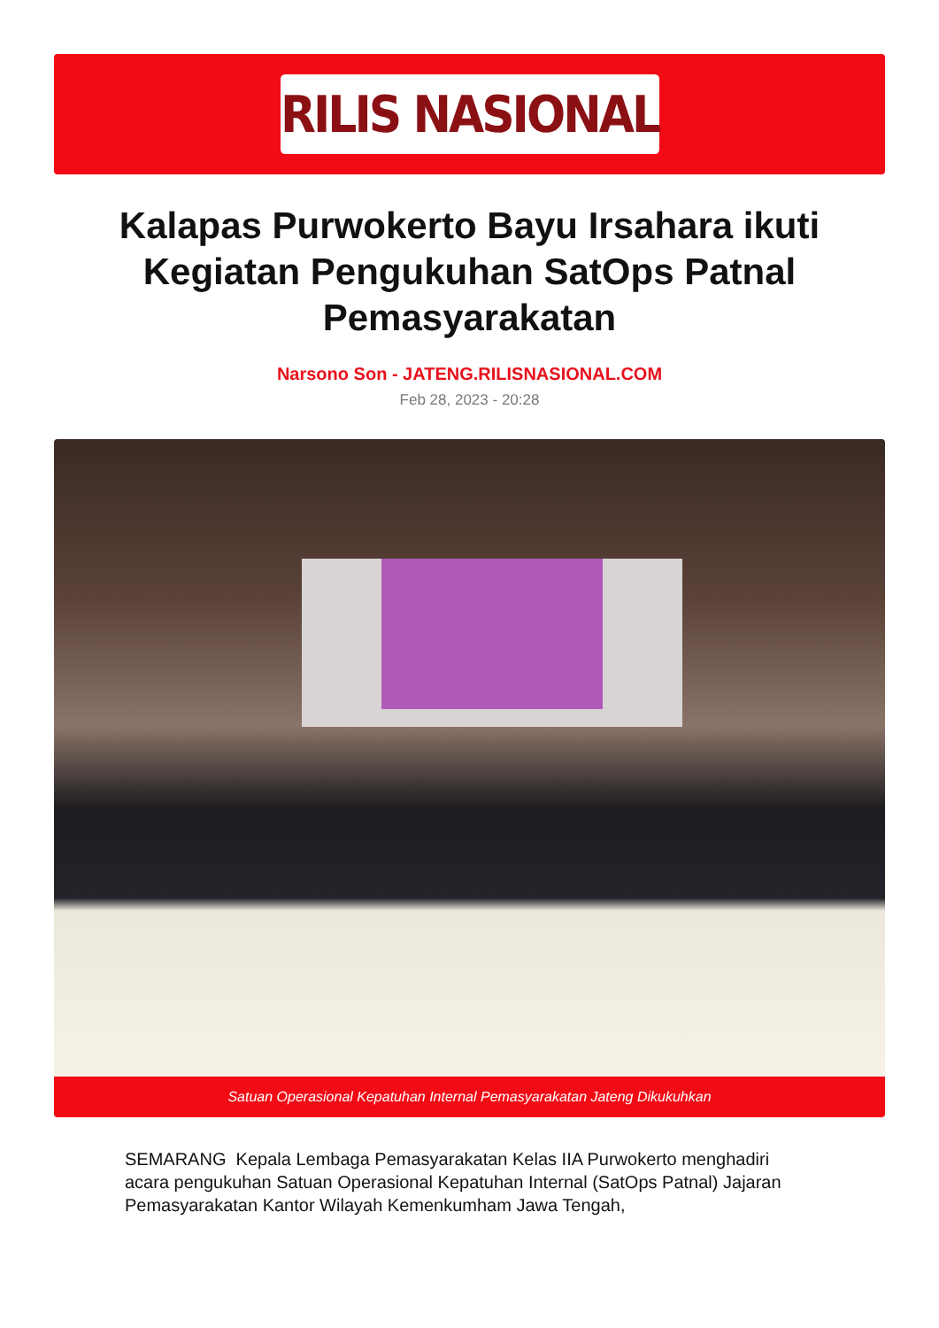RILIS NASIONAL
Kalapas Purwokerto Bayu Irsahara ikuti Kegiatan Pengukuhan SatOps Patnal Pemasyarakatan
Narsono Son - JATENG.RILISNASIONAL.COM
Feb 28, 2023 - 20:28
Satuan Operasional Kepatuhan Internal Pemasyarakatan Jateng Dikukuhkan
SEMARANG Kepala Lembaga Pemasyarakatan Kelas IIA Purwokerto menghadiri acara pengukuhan Satuan Operasional Kepatuhan Internal (SatOps Patnal) Jajaran Pemasyarakatan Kantor Wilayah Kemenkumham Jawa Tengah,